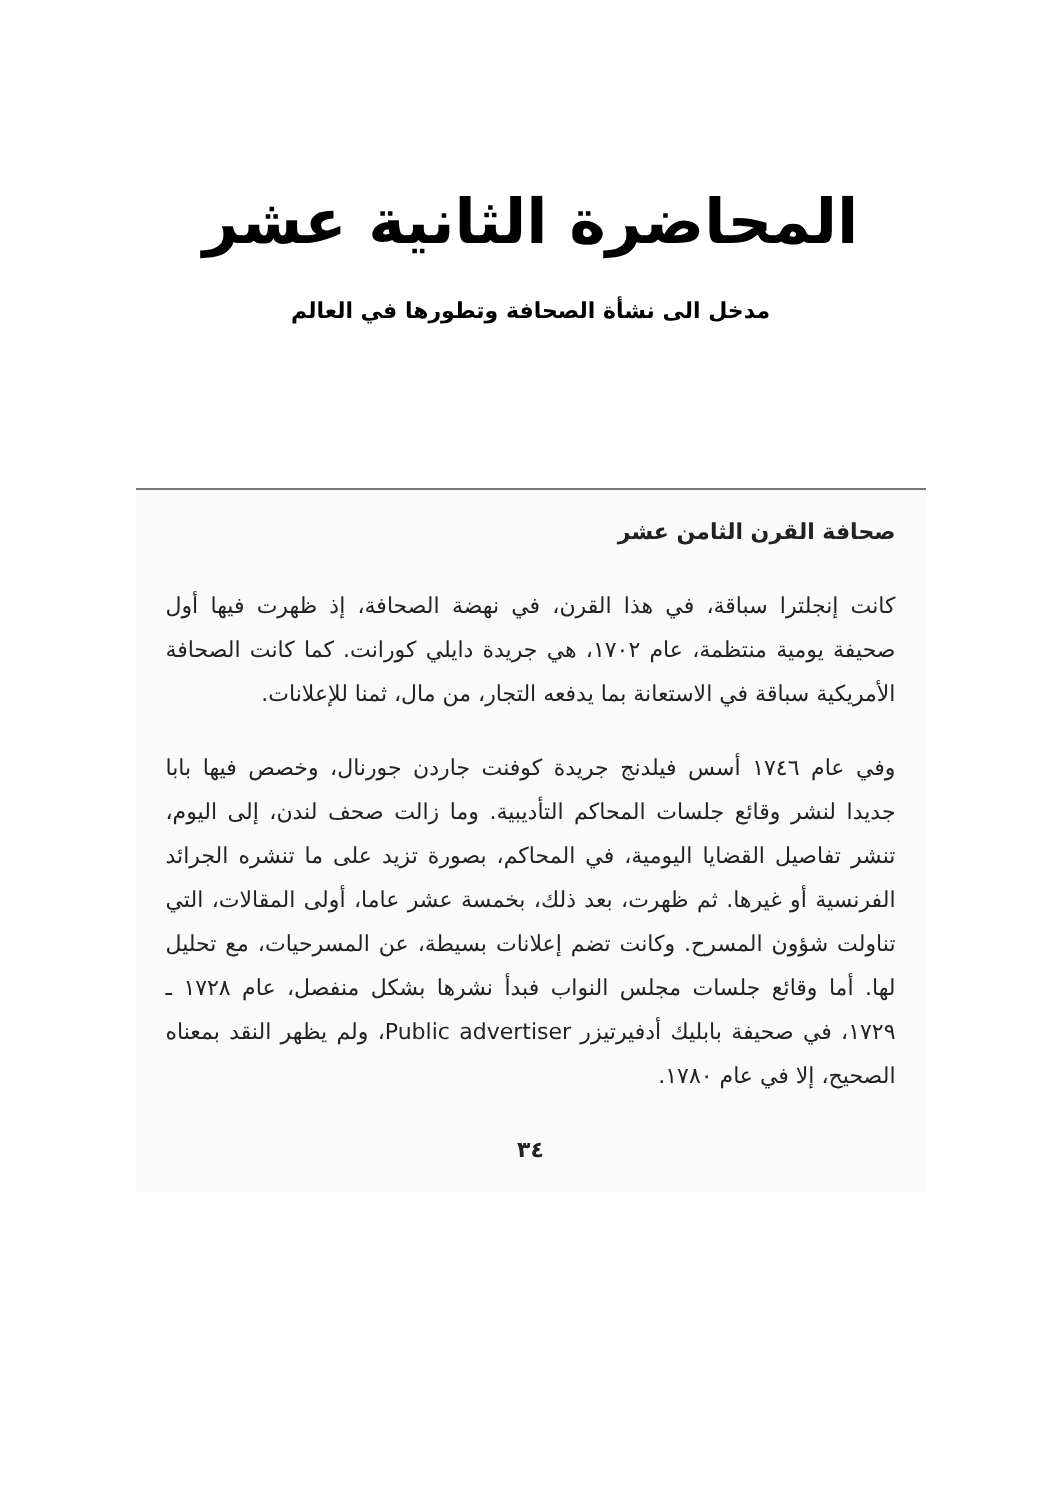المحاضرة الثانية عشر
مدخل الى نشأة الصحافة وتطورها في العالم
صحافة القرن الثامن عشر
كانت إنجلترا سباقة، في هذا القرن، في نهضة الصحافة، إذ ظهرت فيها أول صحيفة يومية منتظمة، عام ١٧٠٢، هي جريدة دايلي كورانت. كما كانت الصحافة الأمريكية سباقة في الاستعانة بما يدفعه التجار، من مال، ثمنا للإعلانات.
وفي عام ١٧٤٦ أسس فيلدنج جريدة كوفنت جاردن جورنال، وخصص فيها بابا جديدا لنشر وقائع جلسات المحاكم التأديبية. وما زالت صحف لندن، إلى اليوم، تنشر تفاصيل القضايا اليومية، في المحاكم، بصورة تزيد على ما تنشره الجرائد الفرنسية أو غيرها. ثم ظهرت، بعد ذلك، بخمسة عشر عاما، أولى المقالات، التي تناولت شؤون المسرح. وكانت تضم إعلانات بسيطة، عن المسرحيات، مع تحليل لها. أما وقائع جلسات مجلس النواب فبدأ نشرها بشكل منفصل، عام ١٧٢٨ ـ ١٧٢٩، في صحيفة بابليك أدفيرتيزر Public advertiser، ولم يظهر النقد بمعناه الصحيح، إلا في عام ١٧٨٠.
٣٤